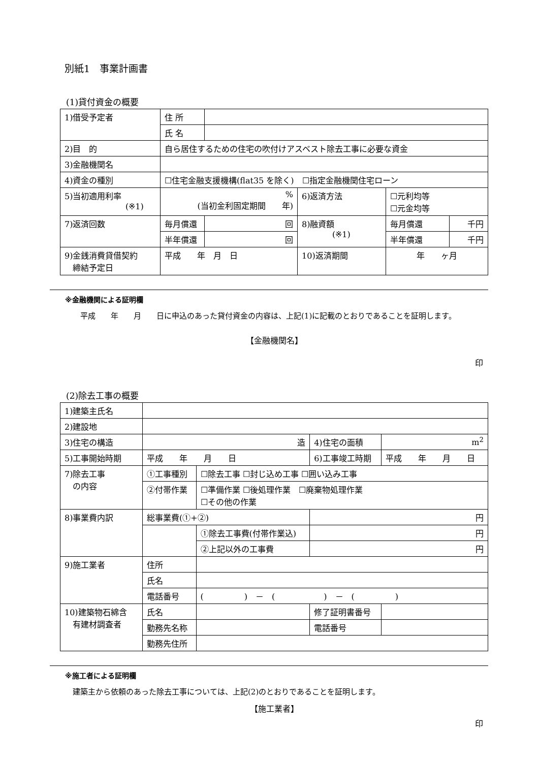別紙1　事業計画書
(1)貸付資金の概要
| 1)借受予定者 | 住 所 | | | | |
| | 氏 名 | | | | |
| 2)目 的 | 自ら居住するための住宅の吹付けアスベスト除去工事に必要な資金 | | | | |
| 3)金融機関名 | | | | | |
| 4)資金の種別 | ☐住宅金融支援機構(flat35 を除く) ☐指定金融機関住宅ローン | | | | |
| 5)当初適用利率 (※1) | % (当初金利固定期間 年) | | 6)返済方法 | ☐元利均等 ☐元金均等 | |
| 7)返済回数 | 毎月償還 | 回 | 8)融資額 (※1) | 毎月償還 | 千円 |
| | 半年償還 | 回 | | 半年償還 | 千円 |
| 9)金銭消費貸借契約 締結予定日 | 平成 年 月 日 | | 10)返済期間 | 年 ヶ月 | |
※金融機関による証明欄
　　平成　　年　　月　　日に申込のあった貸付資金の内容は、上記(1)に記載のとおりであることを証明します。
【金融機関名】
印
(2)除去工事の概要
| 1)建築主氏名 | | | | |
| 2)建設地 | | | | |
| 3)住宅の構造 | 造 | | 4)住宅の面積 | m<sup>2</sup> |
| 5)工事開始時期 | 平成 年 月 日 | | 6)工事竣工時期 | 平成 年 月 日 |
| 7)除去工事 の内容 | ①工事種別 | ☐除去工事 ☐封じ込め工事 ☐囲い込み工事 | | |
| | ②付帯作業 | ☐準備作業 ☐後処理作業 ☐廃棄物処理作業 ☐その他の作業 | | |
| 8)事業費内訳 | 総事業費(①+②) | | 円 | |
| | | ①除去工事費(付帯作業込) | 円 | |
| | | ②上記以外の工事費 | 円 | |
| 9)施工業者 | 住所 | | | |
| | 氏名 | | | |
| | 電話番号 | ( ) － ( ) － ( ) | | |
| 10)建築物石綿含 有建材調査者 | 氏名 | | 修了証明書番号 | |
| | 勤務先名称 | | 電話番号 | |
| | 勤務先住所 | | | |
※施工者による証明欄
　建築主から依頼のあった除去工事については、上記(2)のとおりであることを証明します。
【施工業者】
印